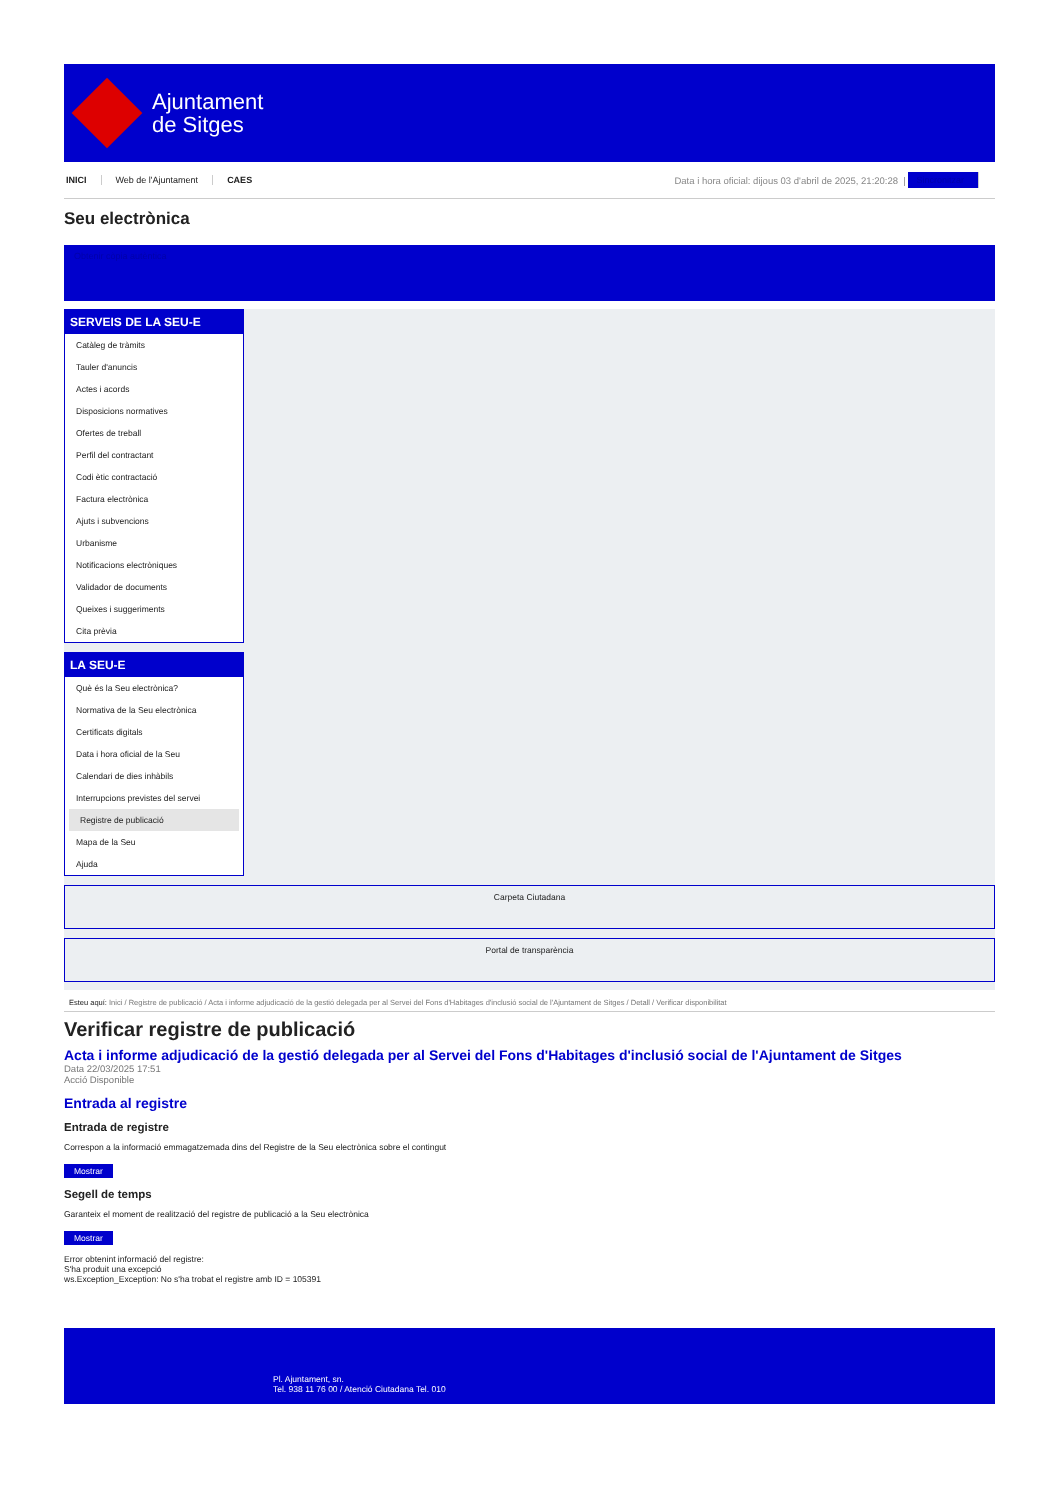Ajuntament
de Sitges
INICI Web de l'Ajuntament CAES
Data i hora oficial: dijous 03 d'abril de 2025, 21:20:28 |
Sincronitzar
Seu electrònica
Obtenir còpia autèntica
SERVEIS DE LA SEU-E
Catàleg de tràmits
Tauler d'anuncis
Actes i acords
Disposicions normatives
Ofertes de treball
Perfil del contractant
Codi ètic contractació
Factura electrònica
Ajuts i subvencions
Urbanisme
Notificacions electròniques
Validador de documents
Queixes i suggeriments
Cita prèvia
LA SEU-E
Què és la Seu electrònica?
Normativa de la Seu electrònica
Certificats digitals
Data i hora oficial de la Seu
Calendari de dies inhàbils
Interrupcions previstes del servei
Registre de publicació
Mapa de la Seu
Ajuda
Carpeta Ciutadana
Portal de transparència
Esteu aquí: Inici / Registre de publicació / Acta i informe adjudicació de la gestió delegada per al Servei del Fons d'Habitages d'inclusió social de l'Ajuntament de Sitges / Detall / Verificar disponibilitat
Verificar registre de publicació
Acta i informe adjudicació de la gestió delegada per al Servei del Fons d'Habitages d'inclusió social de l'Ajuntament de Sitges
Data 22/03/2025 17:51
Acció Disponible
Entrada al registre
Entrada de registre
Correspon a la informació emmagatzemada dins del Registre de la Seu electrònica sobre el contingut
Mostrar
Segell de temps
Garanteix el moment de realització del registre de publicació a la Seu electrònica
Mostrar
Error obtenint informació del registre:
S'ha produit una excepció
ws.Exception_Exception: No s'ha trobat el registre amb ID = 105391
Pl. Ajuntament, sn.
Tel. 938 11 76 00 / Atenció Ciutadana Tel. 010